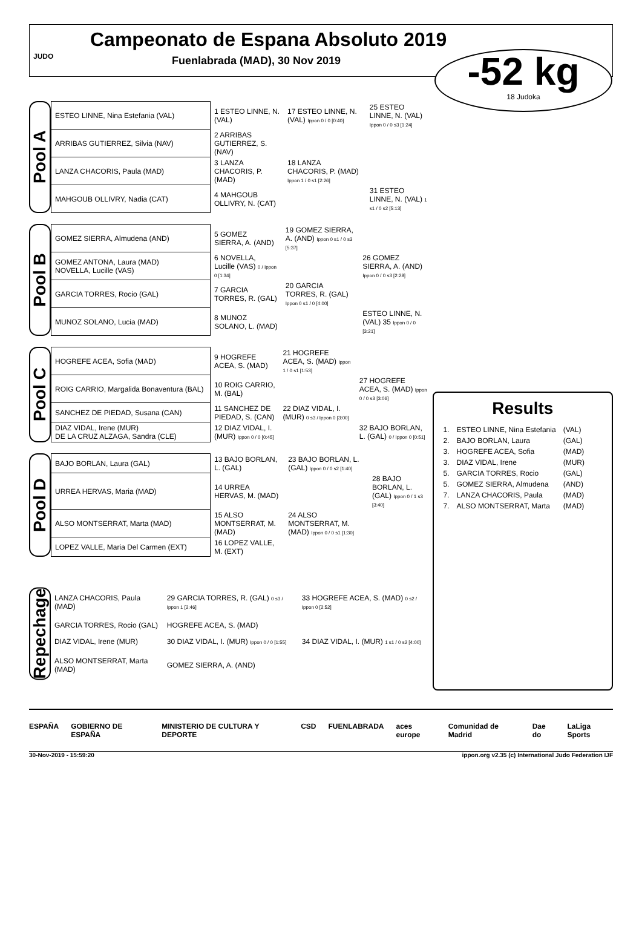Campeonato de Espana Absoluto 2019
Fuenlabrada (MAD), 30 Nov 2019
-52 kg
18 Judoka
JUDO
Pool A
| ESTEO LINNE, Nina Estefania (VAL) | 1 ESTEO LINNE, N. (VAL) | 17 ESTEO LINNE, N. (VAL) Ippon 0 / 0 [0:40] | 25 ESTEO LINNE, N. (VAL) Ippon 0 / 0 s3 [1:24] |
| ARRIBAS GUTIERREZ, Silvia (NAV) | 2 ARRIBAS GUTIERREZ, S. (NAV) | | |
| LANZA CHACORIS, Paula (MAD) | 3 LANZA CHACORIS, P. (MAD) | 18 LANZA CHACORIS, P. (MAD) Ippon 1 / 0 s1 [2:26] | |
| MAHGOUB OLLIVRY, Nadia (CAT) | 4 MAHGOUB OLLIVRY, N. (CAT) | | 31 ESTEO LINNE, N. (VAL) 1 s1 / 0 s2 [5:13] |
Pool B
| GOMEZ SIERRA, Almudena (AND) | 5 GOMEZ SIERRA, A. (AND) | 19 GOMEZ SIERRA, A. (AND) Ippon 0 s1 / 0 s3 [5:37] | |
| GOMEZ ANTONA, Laura (MAD) NOVELLA, Lucille (VAS) | 6 NOVELLA, Lucille (VAS) 0 / Ippon 0 [1:34] | | 26 GOMEZ SIERRA, A. (AND) Ippon 0 / 0 s3 [2:28] |
| GARCIA TORRES, Rocio (GAL) | 7 GARCIA TORRES, R. (GAL) | 20 GARCIA TORRES, R. (GAL) Ippon 0 s1 / 0 [4:00] | |
| MUNOZ SOLANO, Lucia (MAD) | 8 MUNOZ SOLANO, L. (MAD) | | ESTEO LINNE, N. (VAL) 35 Ippon 0 / 0 [3:21] |
Pool C
| HOGREFE ACEA, Sofia (MAD) | 9 HOGREFE ACEA, S. (MAD) | 21 HOGREFE ACEA, S. (MAD) Ippon 1 / 0 s1 [1:53] | |
| ROIG CARRIO, Margalida Bonaventura (BAL) | 10 ROIG CARRIO, M. (BAL) | | 27 HOGREFE ACEA, S. (MAD) Ippon 0 / 0 s3 [3:06] |
| SANCHEZ DE PIEDAD, Susana (CAN) | 11 SANCHEZ DE PIEDAD, S. (CAN) | 22 DIAZ VIDAL, I. (MUR) 0 s3 / Ippon 0 [3:00] | |
| DIAZ VIDAL, Irene (MUR) DE LA CRUZ ALZAGA, Sandra (CLE) | 12 DIAZ VIDAL, I. (MUR) Ippon 0 / 0 [0:45] | | 32 BAJO BORLAN, L. (GAL) 0 / Ippon 0 [0:51] |
Pool D
| BAJO BORLAN, Laura (GAL) | 13 BAJO BORLAN, L. (GAL) | 23 BAJO BORLAN, L. (GAL) Ippon 0 / 0 s2 [1:40] | |
| URREA HERVAS, Maria (MAD) | 14 URREA HERVAS, M. (MAD) | | 28 BAJO BORLAN, L. (GAL) Ippon 0 / 1 s3 [3:40] |
| ALSO MONTSERRAT, Marta (MAD) | 15 ALSO MONTSERRAT, M. (MAD) | 24 ALSO MONTSERRAT, M. (MAD) Ippon 0 / 0 s1 [1:30] | |
| LOPEZ VALLE, Maria Del Carmen (EXT) | 16 LOPEZ VALLE, M. (EXT) | | |
Repechage
| LANZA CHACORIS, Paula (MAD) | 29 GARCIA TORRES, R. (GAL) 0 s3 / Ippon 1 [2:46] | 33 HOGREFE ACEA, S. (MAD) 0 s2 / Ippon 0 [2:52] |
| GARCIA TORRES, Rocio (GAL) | HOGREFE ACEA, S. (MAD) | |
| DIAZ VIDAL, Irene (MUR) | 30 DIAZ VIDAL, I. (MUR) Ippon 0 / 0 [1:55] | 34 DIAZ VIDAL, I. (MUR) 1 s1 / 0 s2 [4:00] |
| ALSO MONTSERRAT, Marta (MAD) | GOMEZ SIERRA, A. (AND) | |
Results
| 1. | ESTEO LINNE, Nina Estefania | (VAL) |
| 2. | BAJO BORLAN, Laura | (GAL) |
| 3. | HOGREFE ACEA, Sofia | (MAD) |
| 3. | DIAZ VIDAL, Irene | (MUR) |
| 5. | GARCIA TORRES, Rocio | (GAL) |
| 5. | GOMEZ SIERRA, Almudena | (AND) |
| 7. | LANZA CHACORIS, Paula | (MAD) |
| 7. | ALSO MONTSERRAT, Marta | (MAD) |
ESPAÑA GOBIERNO DE ESPAÑA MINISTERIO DE CULTURA Y DEPORTE CSD FUENLABRADA aces europe Comunidad de Madrid Dae do LaLiga Sports
30-Nov-2019 - 15:59:20 ippon.org v2.35 (c) International Judo Federation IJF